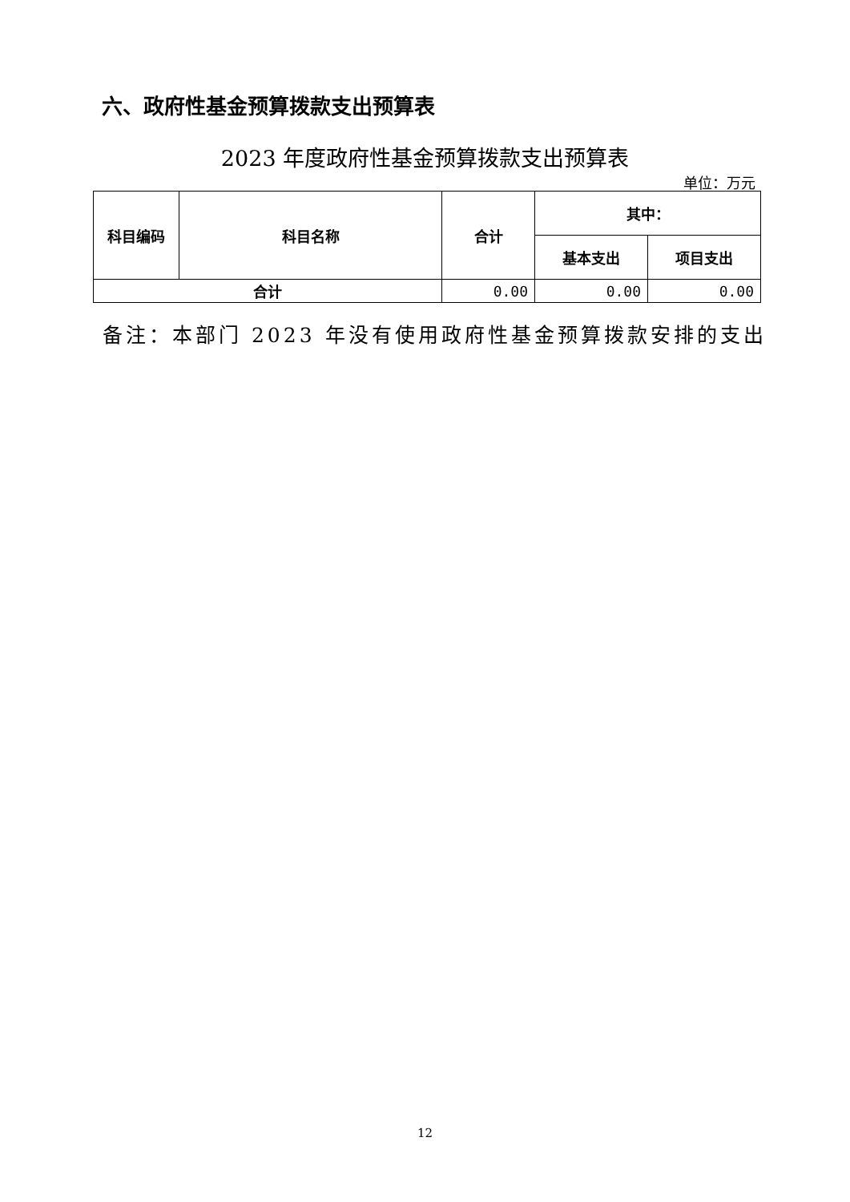六、政府性基金预算拨款支出预算表
2023 年度政府性基金预算拨款支出预算表
单位：万元
| 科目编码 | 科目名称 | 合计 | 其中： | |
| --- | --- | --- | --- | --- |
| | | | 基本支出 | 项目支出 |
| 合计 | | 0.00 | 0.00 | 0.00 |
备注：本部门 2023 年没有使用政府性基金预算拨款安排的支出
12